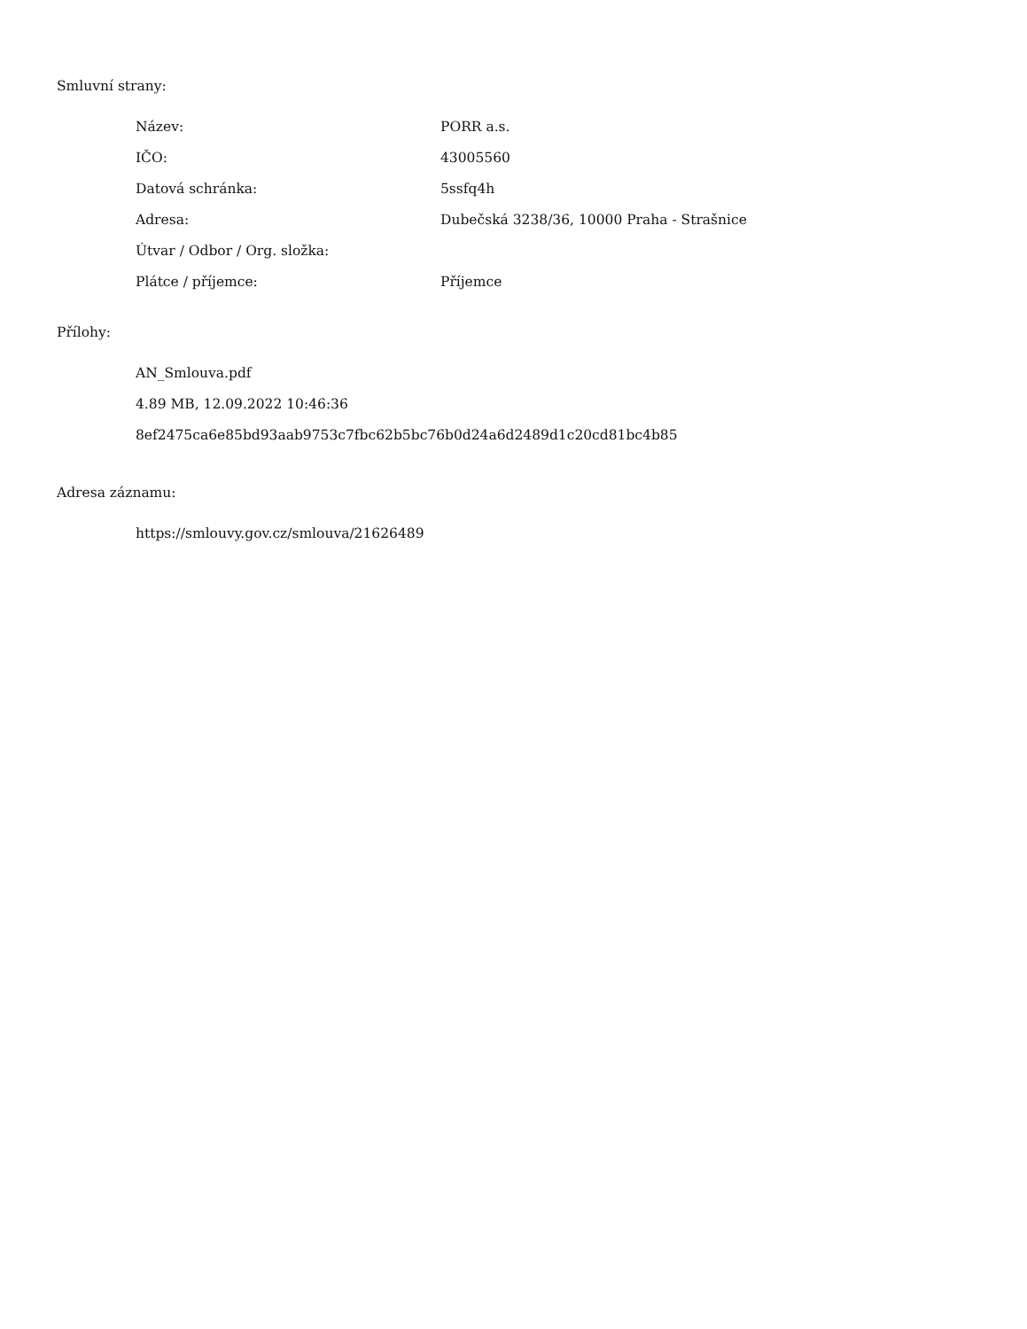Smluvní strany:
| Název: | PORR a.s. |
| IČO: | 43005560 |
| Datová schránka: | 5ssfq4h |
| Adresa: | Dubečská 3238/36, 10000 Praha - Strašnice |
| Útvar / Odbor / Org. složka: | |
| Plátce / příjemce: | Příjemce |
Přílohy:
AN_Smlouva.pdf
4.89 MB, 12.09.2022 10:46:36
8ef2475ca6e85bd93aab9753c7fbc62b5bc76b0d24a6d2489d1c20cd81bc4b85
Adresa záznamu:
https://smlouvy.gov.cz/smlouva/21626489